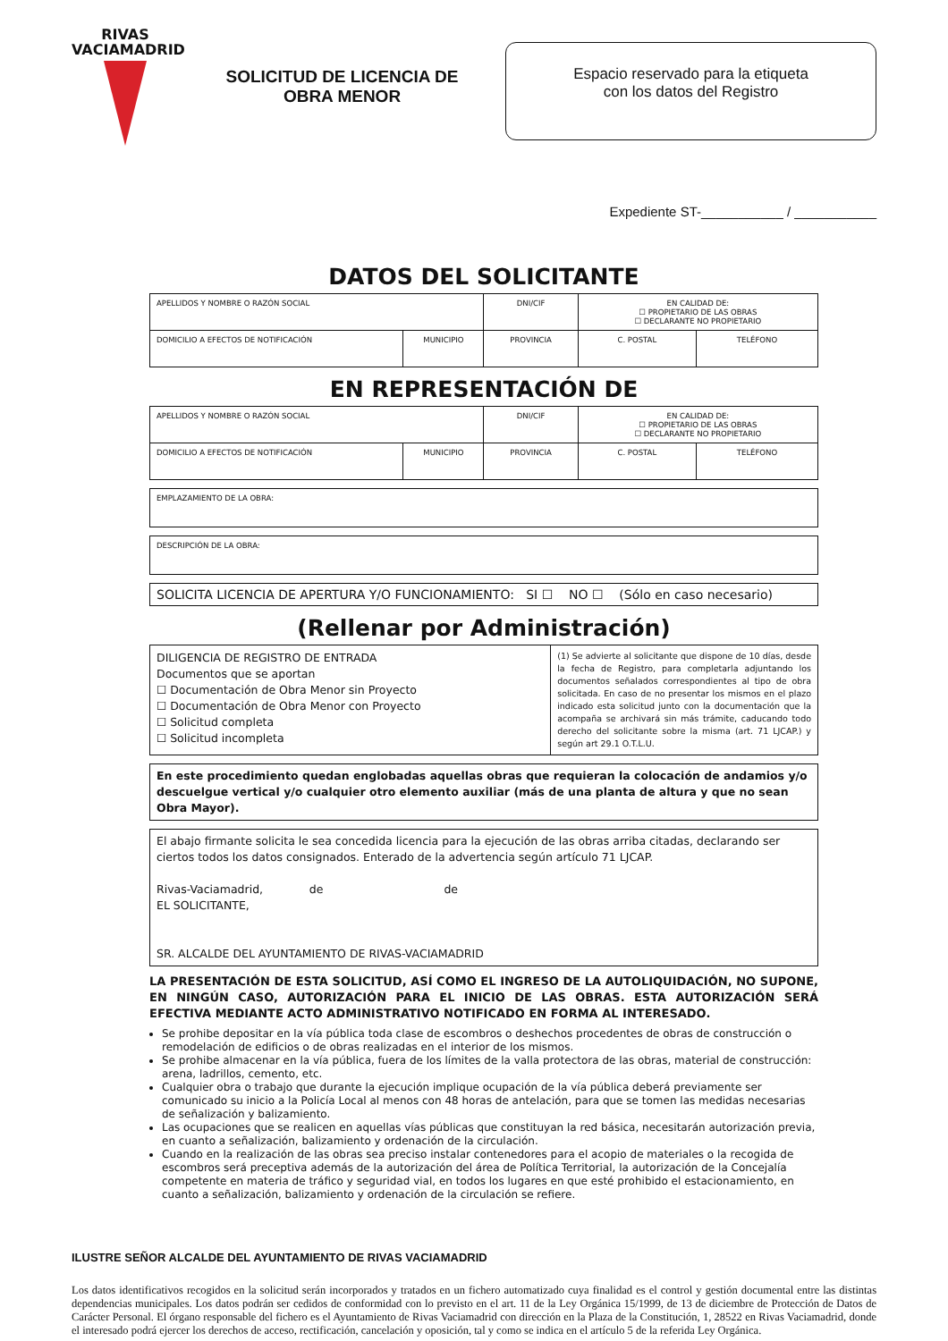RIVAS
VACIAMADRID
SOLICITUD DE LICENCIA DE
OBRA MENOR
Espacio reservado para la etiqueta
con los datos del Registro
Expediente ST-___________ / ___________
DATOS DEL SOLICITANTE
| APELLIDOS Y NOMBRE O RAZÓN SOCIAL | | DNI/CIF | EN CALIDAD DE: ☐ PROPIETARIO DE LAS OBRAS ☐ DECLARANTE NO PROPIETARIO | |
| DOMICILIO A EFECTOS DE NOTIFICACIÓN | MUNICIPIO | PROVINCIA | C. POSTAL | TELÉFONO |
EN REPRESENTACIÓN DE
| APELLIDOS Y NOMBRE O RAZÓN SOCIAL | | DNI/CIF | EN CALIDAD DE: ☐ PROPIETARIO DE LAS OBRAS ☐ DECLARANTE NO PROPIETARIO | |
| DOMICILIO A EFECTOS DE NOTIFICACIÓN | MUNICIPIO | PROVINCIA | C. POSTAL | TELÉFONO |
EMPLAZAMIENTO DE LA OBRA:
DESCRIPCIÓN DE LA OBRA:
SOLICITA LICENCIA DE APERTURA Y/O FUNCIONAMIENTO: SI ☐ NO ☐ (Sólo en caso necesario)
(Rellenar por Administración)
| DILIGENCIA DE REGISTRO DE ENTRADA Documentos que se aportan ☐ Documentación de Obra Menor sin Proyecto ☐ Documentación de Obra Menor con Proyecto ☐ Solicitud completa ☐ Solicitud incompleta | (1) Se advierte al solicitante que dispone de 10 días, desde la fecha de Registro, para completarla adjuntando los documentos señalados correspondientes al tipo de obra solicitada. En caso de no presentar los mismos en el plazo indicado esta solicitud junto con la documentación que la acompaña se archivará sin más trámite, caducando todo derecho del solicitante sobre la misma (art. 71 LJCAP.) y según art 29.1 O.T.L.U. |
En este procedimiento quedan englobadas aquellas obras que requieran la colocación de andamios y/o descuelgue vertical y/o cualquier otro elemento auxiliar (más de una planta de altura y que no sean Obra Mayor).
El abajo firmante solicita le sea concedida licencia para la ejecución de las obras arriba citadas, declarando ser ciertos todos los datos consignados. Enterado de la advertencia según artículo 71 LJCAP.
Rivas-Vaciamadrid, de de
EL SOLICITANTE,
SR. ALCALDE DEL AYUNTAMIENTO DE RIVAS-VACIAMADRID
LA PRESENTACIÓN DE ESTA SOLICITUD, ASÍ COMO EL INGRESO DE LA AUTOLIQUIDACIÓN, NO SUPONE, EN NINGÚN CASO, AUTORIZACIÓN PARA EL INICIO DE LAS OBRAS. ESTA AUTORIZACIÓN SERÁ EFECTIVA MEDIANTE ACTO ADMINISTRATIVO NOTIFICADO EN FORMA AL INTERESADO.
Se prohibe depositar en la vía pública toda clase de escombros o deshechos procedentes de obras de construcción o remodelación de edificios o de obras realizadas en el interior de los mismos.
Se prohibe almacenar en la vía pública, fuera de los límites de la valla protectora de las obras, material de construcción: arena, ladrillos, cemento, etc.
Cualquier obra o trabajo que durante la ejecución implique ocupación de la vía pública deberá previamente ser comunicado su inicio a la Policía Local al menos con 48 horas de antelación, para que se tomen las medidas necesarias de señalización y balizamiento.
Las ocupaciones que se realicen en aquellas vías públicas que constituyan la red básica, necesitarán autorización previa, en cuanto a señalización, balizamiento y ordenación de la circulación.
Cuando en la realización de las obras sea preciso instalar contenedores para el acopio de materiales o la recogida de escombros será preceptiva además de la autorización del área de Política Territorial, la autorización de la Concejalía competente en materia de tráfico y seguridad vial, en todos los lugares en que esté prohibido el estacionamiento, en cuanto a señalización, balizamiento y ordenación de la circulación se refiere.
ILUSTRE SEÑOR ALCALDE DEL AYUNTAMIENTO DE RIVAS VACIAMADRID
Los datos identificativos recogidos en la solicitud serán incorporados y tratados en un fichero automatizado cuya finalidad es el control y gestión documental entre las distintas dependencias municipales. Los datos podrán ser cedidos de conformidad con lo previsto en el art. 11 de la Ley Orgánica 15/1999, de 13 de diciembre de Protección de Datos de Carácter Personal. El órgano responsable del fichero es el Ayuntamiento de Rivas Vaciamadrid con dirección en la Plaza de la Constitución, 1, 28522 en Rivas Vaciamadrid, donde el interesado podrá ejercer los derechos de acceso, rectificación, cancelación y oposición, tal y como se indica en el artículo 5 de la referida Ley Orgánica.